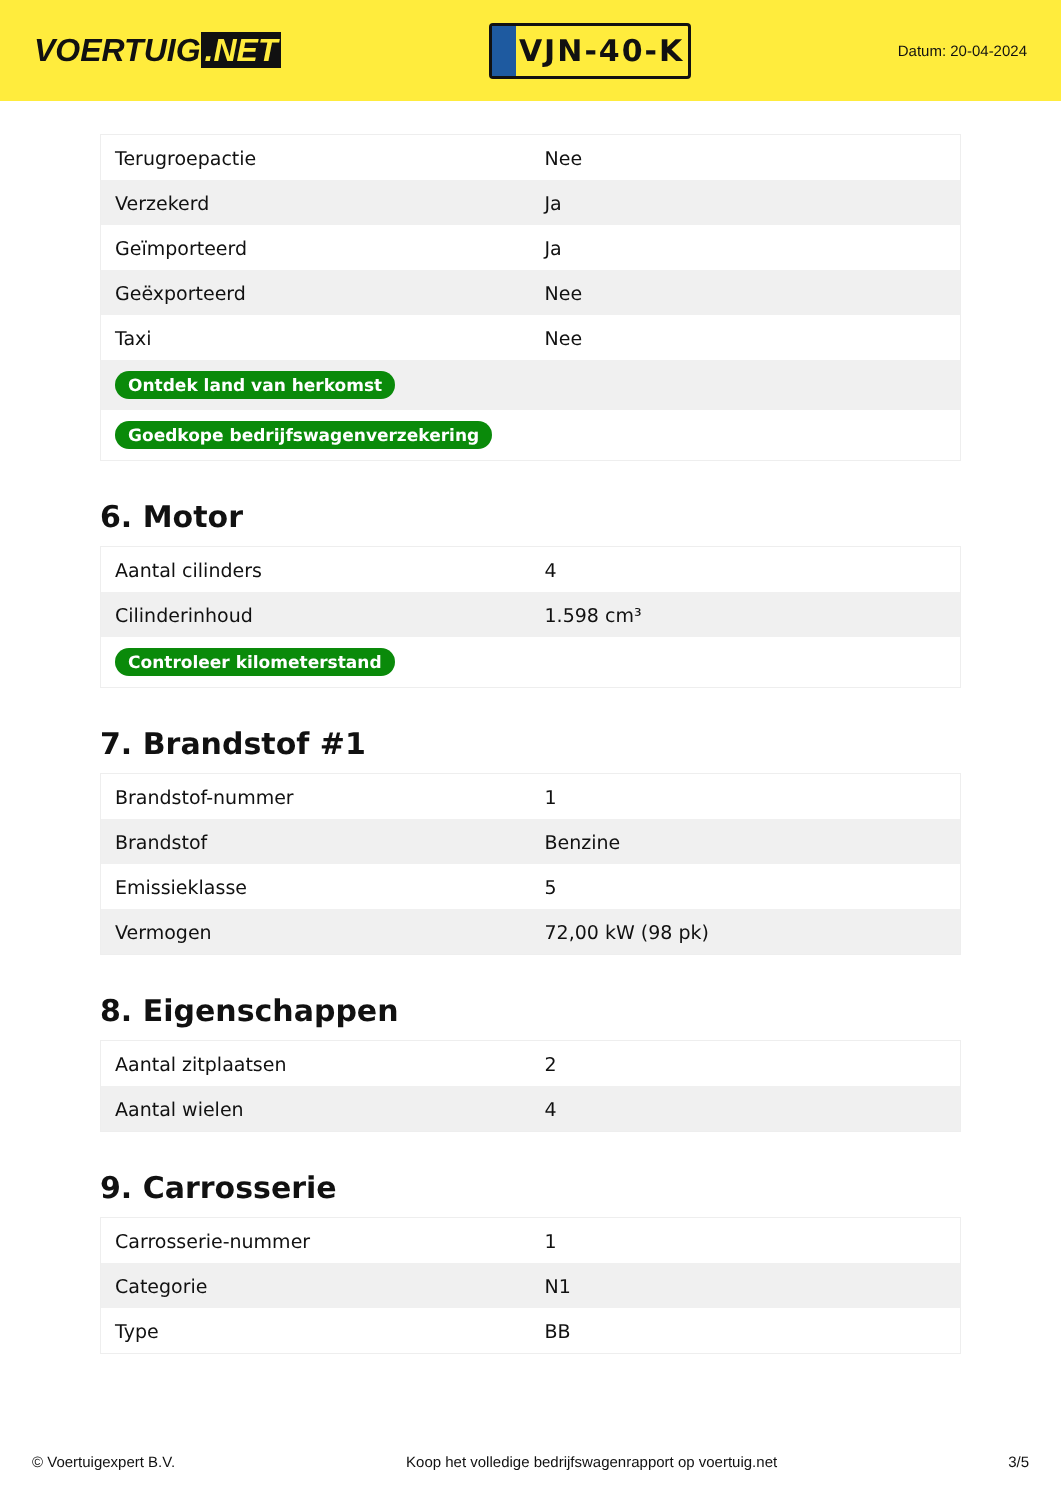VOERTUIG.NET
VJN-40-K
Datum: 20-04-2024
| Terugroepactie | Nee |
| Verzekerd | Ja |
| Geïmporteerd | Ja |
| Geëxporteerd | Nee |
| Taxi | Nee |
| Ontdek land van herkomst | |
| Goedkope bedrijfswagenverzekering | |
6. Motor
| Aantal cilinders | 4 |
| Cilinderinhoud | 1.598 cm³ |
| Controleer kilometerstand | |
7. Brandstof #1
| Brandstof-nummer | 1 |
| Brandstof | Benzine |
| Emissieklasse | 5 |
| Vermogen | 72,00 kW (98 pk) |
8. Eigenschappen
| Aantal zitplaatsen | 2 |
| Aantal wielen | 4 |
9. Carrosserie
| Carrosserie-nummer | 1 |
| Categorie | N1 |
| Type | BB |
© Voertuigexpert B.V. Koop het volledige bedrijfswagenrapport op voertuig.net 3/5